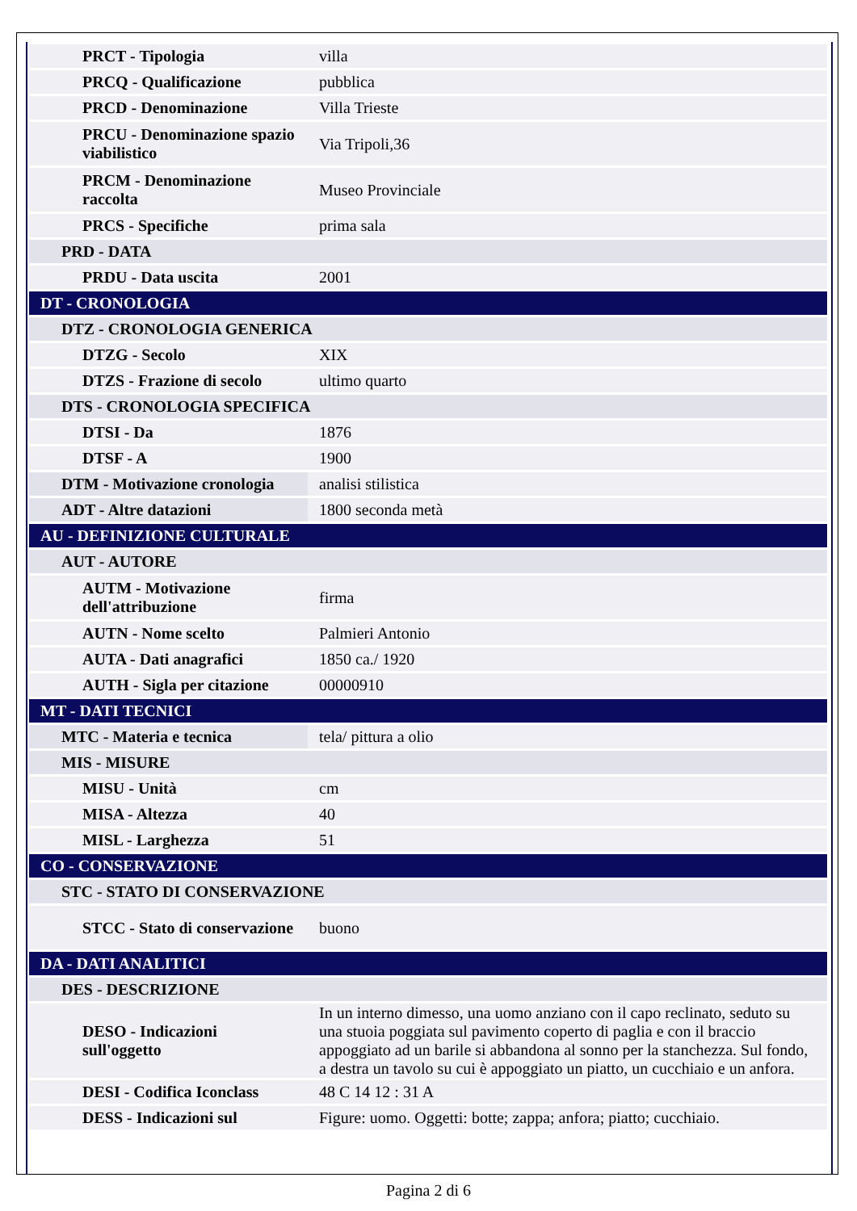| PRCT - Tipologia | villa |
| PRCQ - Qualificazione | pubblica |
| PRCD - Denominazione | Villa Trieste |
| PRCU - Denominazione spazio viabilistico | Via Tripoli,36 |
| PRCM - Denominazione raccolta | Museo Provinciale |
| PRCS - Specifiche | prima sala |
| PRD - DATA | |
| PRDU - Data uscita | 2001 |
| DT - CRONOLOGIA | |
| DTZ - CRONOLOGIA GENERICA | |
| DTZG - Secolo | XIX |
| DTZS - Frazione di secolo | ultimo quarto |
| DTS - CRONOLOGIA SPECIFICA | |
| DTSI - Da | 1876 |
| DTSF - A | 1900 |
| DTM - Motivazione cronologia | analisi stilistica |
| ADT - Altre datazioni | 1800 seconda metà |
| AU - DEFINIZIONE CULTURALE | |
| AUT - AUTORE | |
| AUTM - Motivazione dell'attribuzione | firma |
| AUTN - Nome scelto | Palmieri Antonio |
| AUTA - Dati anagrafici | 1850 ca./ 1920 |
| AUTH - Sigla per citazione | 00000910 |
| MT - DATI TECNICI | |
| MTC - Materia e tecnica | tela/ pittura a olio |
| MIS - MISURE | |
| MISU - Unità | cm |
| MISA - Altezza | 40 |
| MISL - Larghezza | 51 |
| CO - CONSERVAZIONE | |
| STC - STATO DI CONSERVAZIONE | |
| STCC - Stato di conservazione | buono |
| DA - DATI ANALITICI | |
| DES - DESCRIZIONE | |
| DESO - Indicazioni sull'oggetto | In un interno dimesso, una uomo anziano con il capo reclinato, seduto su una stuoia poggiata sul pavimento coperto di paglia e con il braccio appoggiato ad un barile si abbandona al sonno per la stanchezza. Sul fondo, a destra un tavolo su cui è appoggiato un piatto, un cucchiaio e un anfora. |
| DESI - Codifica Iconclass | 48 C 14 12 : 31 A |
| DESS - Indicazioni sul | Figure: uomo. Oggetti: botte; zappa; anfora; piatto; cucchiaio. |
Pagina 2 di 6